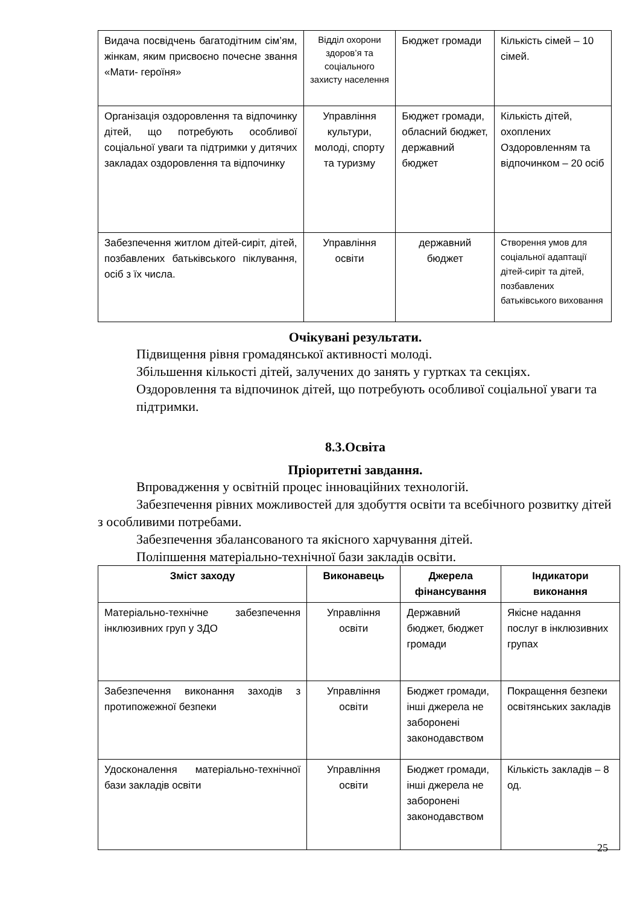| Видача посвідчень багатодітним сім’ям, жінкам, яким присвоєно почесне звання «Мати- героїня» | Відділ охорони здоров’я та соціального захисту населення | Бюджет громади | Кількість сімей – 10 сімей. |
| Організація оздоровлення та відпочинку дітей, що потребують особливої соціальної уваги та підтримки у дитячих закладах оздоровлення та відпочинку | Управління культури, молоді, спорту та туризму | Бюджет громади, обласний бюджет, державний бюджет | Кількість дітей, охоплених Оздоровленням та відпочинком – 20 осіб |
| Забезпечення житлом дітей-сиріт, дітей, позбавлених батьківського піклування, осіб з їх числа. | Управління освіти | державний бюджет | Створення умов для соціальної адаптації дітей-сиріт та дітей, позбавлених батьківського виховання |
Очікувані результати.
Підвищення рівня громадянської активності молоді.
Збільшення кількості дітей, залучених до занять у гуртках та секціях.
Оздоровлення та відпочинок дітей, що потребують особливої соціальної уваги та підтримки.
8.3.Освіта
Пріоритетні завдання.
Впровадження у освітній процес інноваційних технологій.
Забезпечення рівних можливостей для здобуття освіти та всебічного розвитку дітей з особливими потребами.
Забезпечення збалансованого та якісного харчування дітей.
Поліпшення матеріально-технічної бази закладів освіти.
| Зміст заходу | Виконавець | Джерела фінансування | Індикатори виконання |
| --- | --- | --- | --- |
| Матеріально-технічне забезпечення інклюзивних груп у ЗДО | Управління освіти | Державний бюджет, бюджет громади | Якісне надання послуг в інклюзивних групах |
| Забезпечення виконання заходів з протипожежної безпеки | Управління освіти | Бюджет громади, інші джерела не заборонені законодавством | Покращення безпеки освітянських закладів |
| Удосконалення матеріально-технічної бази закладів освіти | Управління освіти | Бюджет громади, інші джерела не заборонені законодавством | Кількість закладів – 8 од. |
25